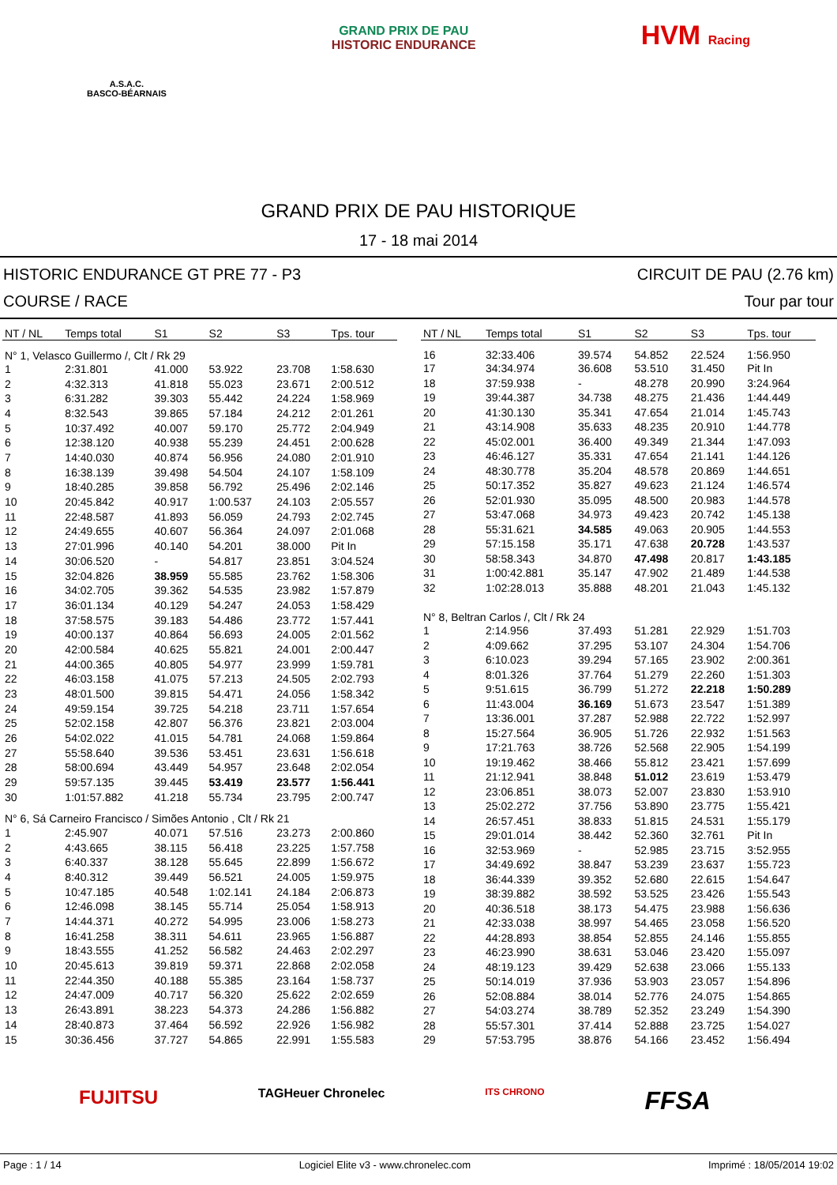A.S.A.C.
BASCO-BÉARNAIS
GRAND PRIX DE PAU
HISTORIC ENDURANCE
HVM Racing
GRAND PRIX DE PAU HISTORIQUE
17 - 18 mai 2014
HISTORIC ENDURANCE GT PRE 77 - P3
COURSE / RACE
CIRCUIT DE PAU (2.76 km)
Tour par tour
| NT / NL | Temps total | S1 | S2 | S3 | Tps. tour |
| --- | --- | --- | --- | --- | --- |
| N° 1, Velasco Guillermo /, Clt / Rk 29 | | | | | |
| 1 | 2:31.801 | 41.000 | 53.922 | 23.708 | 1:58.630 |
| 2 | 4:32.313 | 41.818 | 55.023 | 23.671 | 2:00.512 |
| 3 | 6:31.282 | 39.303 | 55.442 | 24.224 | 1:58.969 |
| 4 | 8:32.543 | 39.865 | 57.184 | 24.212 | 2:01.261 |
| 5 | 10:37.492 | 40.007 | 59.170 | 25.772 | 2:04.949 |
| 6 | 12:38.120 | 40.938 | 55.239 | 24.451 | 2:00.628 |
| 7 | 14:40.030 | 40.874 | 56.956 | 24.080 | 2:01.910 |
| 8 | 16:38.139 | 39.498 | 54.504 | 24.107 | 1:58.109 |
| 9 | 18:40.285 | 39.858 | 56.792 | 25.496 | 2:02.146 |
| 10 | 20:45.842 | 40.917 | 1:00.537 | 24.103 | 2:05.557 |
| 11 | 22:48.587 | 41.893 | 56.059 | 24.793 | 2:02.745 |
| 12 | 24:49.655 | 40.607 | 56.364 | 24.097 | 2:01.068 |
| 13 | 27:01.996 | 40.140 | 54.201 | 38.000 | Pit In |
| 14 | 30:06.520 | - | 54.817 | 23.851 | 3:04.524 |
| 15 | 32:04.826 | 38.959 | 55.585 | 23.762 | 1:58.306 |
| 16 | 34:02.705 | 39.362 | 54.535 | 23.982 | 1:57.879 |
| 17 | 36:01.134 | 40.129 | 54.247 | 24.053 | 1:58.429 |
| 18 | 37:58.575 | 39.183 | 54.486 | 23.772 | 1:57.441 |
| 19 | 40:00.137 | 40.864 | 56.693 | 24.005 | 2:01.562 |
| 20 | 42:00.584 | 40.625 | 55.821 | 24.001 | 2:00.447 |
| 21 | 44:00.365 | 40.805 | 54.977 | 23.999 | 1:59.781 |
| 22 | 46:03.158 | 41.075 | 57.213 | 24.505 | 2:02.793 |
| 23 | 48:01.500 | 39.815 | 54.471 | 24.056 | 1:58.342 |
| 24 | 49:59.154 | 39.725 | 54.218 | 23.711 | 1:57.654 |
| 25 | 52:02.158 | 42.807 | 56.376 | 23.821 | 2:03.004 |
| 26 | 54:02.022 | 41.015 | 54.781 | 24.068 | 1:59.864 |
| 27 | 55:58.640 | 39.536 | 53.451 | 23.631 | 1:56.618 |
| 28 | 58:00.694 | 43.449 | 54.957 | 23.648 | 2:02.054 |
| 29 | 59:57.135 | 39.445 | 53.419 | 23.577 | 1:56.441 |
| 30 | 1:01:57.882 | 41.218 | 55.734 | 23.795 | 2:00.747 |
| N° 6, Sá Carneiro Francisco / Simões Antonio , Clt / Rk 21 | | | | | |
| 1 | 2:45.907 | 40.071 | 57.516 | 23.273 | 2:00.860 |
| 2 | 4:43.665 | 38.115 | 56.418 | 23.225 | 1:57.758 |
| 3 | 6:40.337 | 38.128 | 55.645 | 22.899 | 1:56.672 |
| 4 | 8:40.312 | 39.449 | 56.521 | 24.005 | 1:59.975 |
| 5 | 10:47.185 | 40.548 | 1:02.141 | 24.184 | 2:06.873 |
| 6 | 12:46.098 | 38.145 | 55.714 | 25.054 | 1:58.913 |
| 7 | 14:44.371 | 40.272 | 54.995 | 23.006 | 1:58.273 |
| 8 | 16:41.258 | 38.311 | 54.611 | 23.965 | 1:56.887 |
| 9 | 18:43.555 | 41.252 | 56.582 | 24.463 | 2:02.297 |
| 10 | 20:45.613 | 39.819 | 59.371 | 22.868 | 2:02.058 |
| 11 | 22:44.350 | 40.188 | 55.385 | 23.164 | 1:58.737 |
| 12 | 24:47.009 | 40.717 | 56.320 | 25.622 | 2:02.659 |
| 13 | 26:43.891 | 38.223 | 54.373 | 24.286 | 1:56.882 |
| 14 | 28:40.873 | 37.464 | 56.592 | 22.926 | 1:56.982 |
| 15 | 30:36.456 | 37.727 | 54.865 | 22.991 | 1:55.583 |
| NT / NL | Temps total | S1 | S2 | S3 | Tps. tour |
| --- | --- | --- | --- | --- | --- |
| 16 | 32:33.406 | 39.574 | 54.852 | 22.524 | 1:56.950 |
| 17 | 34:34.974 | 36.608 | 53.510 | 31.450 | Pit In |
| 18 | 37:59.938 | - | 48.278 | 20.990 | 3:24.964 |
| 19 | 39:44.387 | 34.738 | 48.275 | 21.436 | 1:44.449 |
| 20 | 41:30.130 | 35.341 | 47.654 | 21.014 | 1:45.743 |
| 21 | 43:14.908 | 35.633 | 48.235 | 20.910 | 1:44.778 |
| 22 | 45:02.001 | 36.400 | 49.349 | 21.344 | 1:47.093 |
| 23 | 46:46.127 | 35.331 | 47.654 | 21.141 | 1:44.126 |
| 24 | 48:30.778 | 35.204 | 48.578 | 20.869 | 1:44.651 |
| 25 | 50:17.352 | 35.827 | 49.623 | 21.124 | 1:46.574 |
| 26 | 52:01.930 | 35.095 | 48.500 | 20.983 | 1:44.578 |
| 27 | 53:47.068 | 34.973 | 49.423 | 20.742 | 1:45.138 |
| 28 | 55:31.621 | 34.585 | 49.063 | 20.905 | 1:44.553 |
| 29 | 57:15.158 | 35.171 | 47.638 | 20.728 | 1:43.537 |
| 30 | 58:58.343 | 34.870 | 47.498 | 20.817 | 1:43.185 |
| 31 | 1:00:42.881 | 35.147 | 47.902 | 21.489 | 1:44.538 |
| 32 | 1:02:28.013 | 35.888 | 48.201 | 21.043 | 1:45.132 |
| N° 8, Beltran Carlos /, Clt / Rk 24 | | | | | |
| 1 | 2:14.956 | 37.493 | 51.281 | 22.929 | 1:51.703 |
| 2 | 4:09.662 | 37.295 | 53.107 | 24.304 | 1:54.706 |
| 3 | 6:10.023 | 39.294 | 57.165 | 23.902 | 2:00.361 |
| 4 | 8:01.326 | 37.764 | 51.279 | 22.260 | 1:51.303 |
| 5 | 9:51.615 | 36.799 | 51.272 | 22.218 | 1:50.289 |
| 6 | 11:43.004 | 36.169 | 51.673 | 23.547 | 1:51.389 |
| 7 | 13:36.001 | 37.287 | 52.988 | 22.722 | 1:52.997 |
| 8 | 15:27.564 | 36.905 | 51.726 | 22.932 | 1:51.563 |
| 9 | 17:21.763 | 38.726 | 52.568 | 22.905 | 1:54.199 |
| 10 | 19:19.462 | 38.466 | 55.812 | 23.421 | 1:57.699 |
| 11 | 21:12.941 | 38.848 | 51.012 | 23.619 | 1:53.479 |
| 12 | 23:06.851 | 38.073 | 52.007 | 23.830 | 1:53.910 |
| 13 | 25:02.272 | 37.756 | 53.890 | 23.775 | 1:55.421 |
| 14 | 26:57.451 | 38.833 | 51.815 | 24.531 | 1:55.179 |
| 15 | 29:01.014 | 38.442 | 52.360 | 32.761 | Pit In |
| 16 | 32:53.969 | - | 52.985 | 23.715 | 3:52.955 |
| 17 | 34:49.692 | 38.847 | 53.239 | 23.637 | 1:55.723 |
| 18 | 36:44.339 | 39.352 | 52.680 | 22.615 | 1:54.647 |
| 19 | 38:39.882 | 38.592 | 53.525 | 23.426 | 1:55.543 |
| 20 | 40:36.518 | 38.173 | 54.475 | 23.988 | 1:56.636 |
| 21 | 42:33.038 | 38.997 | 54.465 | 23.058 | 1:56.520 |
| 22 | 44:28.893 | 38.854 | 52.855 | 24.146 | 1:55.855 |
| 23 | 46:23.990 | 38.631 | 53.046 | 23.420 | 1:55.097 |
| 24 | 48:19.123 | 39.429 | 52.638 | 23.066 | 1:55.133 |
| 25 | 50:14.019 | 37.936 | 53.903 | 23.057 | 1:54.896 |
| 26 | 52:08.884 | 38.014 | 52.776 | 24.075 | 1:54.865 |
| 27 | 54:03.274 | 38.789 | 52.352 | 23.249 | 1:54.390 |
| 28 | 55:57.301 | 37.414 | 52.888 | 23.725 | 1:54.027 |
| 29 | 57:53.795 | 38.876 | 54.166 | 23.452 | 1:56.494 |
FUJITSU TAGHeuer Chronelec ITS CHRONO FFSA
Page : 1 / 14 Logiciel Elite v3 - www.chronelec.com Imprimé : 18/05/2014 19:02